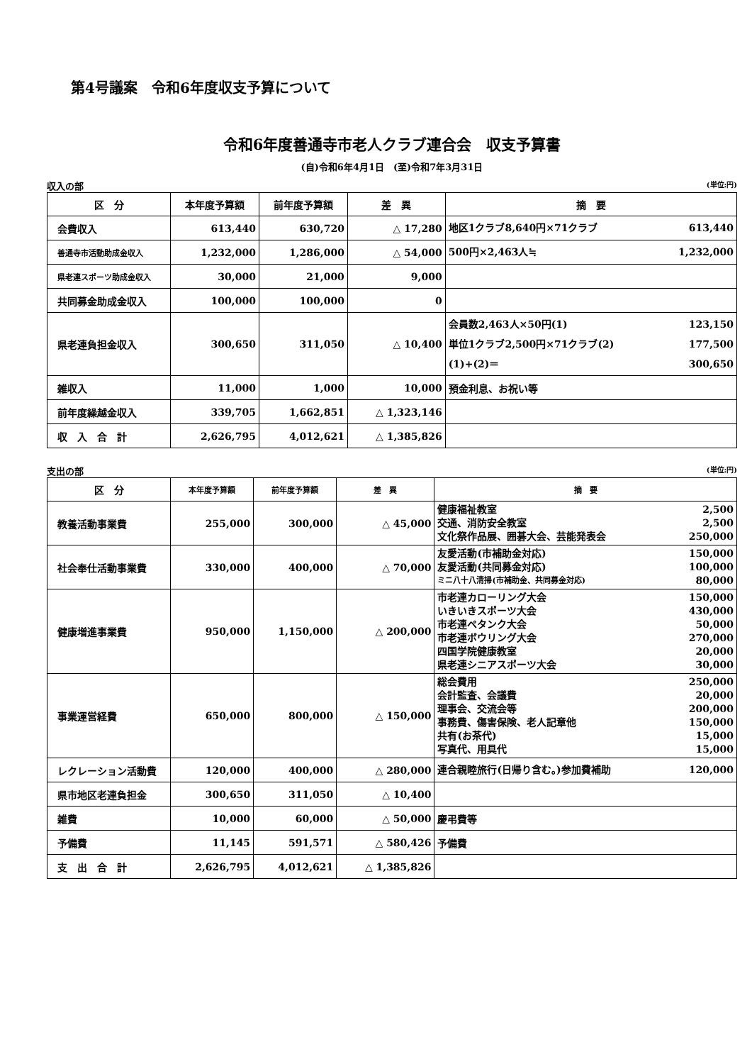第4号議案　令和6年度収支予算について
令和6年度善通寺市老人クラブ連合会　収支予算書
(自)令和6年4月1日　(至)令和7年3月31日
収入の部 (単位:円)
| 区 分 | 本年度予算額 | 前年度予算額 | 差 異 | 摘 要 |
| --- | --- | --- | --- | --- |
| 会費収入 | 613,440 | 630,720 | △ 17,280 | 地区1クラブ8,640円×71クラブ 613,440 |
| 善通寺市活動助成金収入 | 1,232,000 | 1,286,000 | △ 54,000 | 500円×2,463人≒ 1,232,000 |
| 県老連スポーツ助成金収入 | 30,000 | 21,000 | 9,000 | |
| 共同募金助成金収入 | 100,000 | 100,000 | 0 | |
| 県老連負担金収入 | 300,650 | 311,050 | △ 10,400 | 会員数2,463人×50円(1) 123,150 単位1クラブ2,500円×71クラブ(2) 177,500 (1)+(2)＝ 300,650 |
| 雑収入 | 11,000 | 1,000 | 10,000 | 預金利息、お祝い等 |
| 前年度繰越金収入 | 339,705 | 1,662,851 | △ 1,323,146 | |
| 収 入 合 計 | 2,626,795 | 4,012,621 | △ 1,385,826 | |
支出の部 (単位:円)
| 区 分 | 本年度予算額 | 前年度予算額 | 差 異 | 摘 要 |
| --- | --- | --- | --- | --- |
| 教養活動事業費 | 255,000 | 300,000 | △ 45,000 | 健康福祉教室 2,500 交通、消防安全教室 2,500 文化祭作品展、囲碁大会、芸能発表会 250,000 |
| 社会奉仕活動事業費 | 330,000 | 400,000 | △ 70,000 | 友愛活動(市補助金対応) 150,000 友愛活動(共同募金対応) 100,000 ミニ八十八清掃(市補助金、共同募金対応) 80,000 |
| 健康増進事業費 | 950,000 | 1,150,000 | △ 200,000 | 市老連カローリング大会 150,000 いきいきスポーツ大会 430,000 市老連ペタンク大会 50,000 市老連ボウリング大会 270,000 四国学院健康教室 20,000 県老連シニアスポーツ大会 30,000 |
| 事業運営経費 | 650,000 | 800,000 | △ 150,000 | 総会費用 250,000 会計監査、会議費 20,000 理事会、交流会等 200,000 事務費、傷害保険、老人記章他 150,000 共有(お茶代) 15,000 写真代、用具代 15,000 |
| レクレーション活動費 | 120,000 | 400,000 | △ 280,000 | 連合親睦旅行(日帰り含む。)参加費補助 120,000 |
| 県市地区老連負担金 | 300,650 | 311,050 | △ 10,400 | |
| 雑費 | 10,000 | 60,000 | △ 50,000 | 慶弔費等 |
| 予備費 | 11,145 | 591,571 | △ 580,426 | 予備費 |
| 支 出 合 計 | 2,626,795 | 4,012,621 | △ 1,385,826 | |